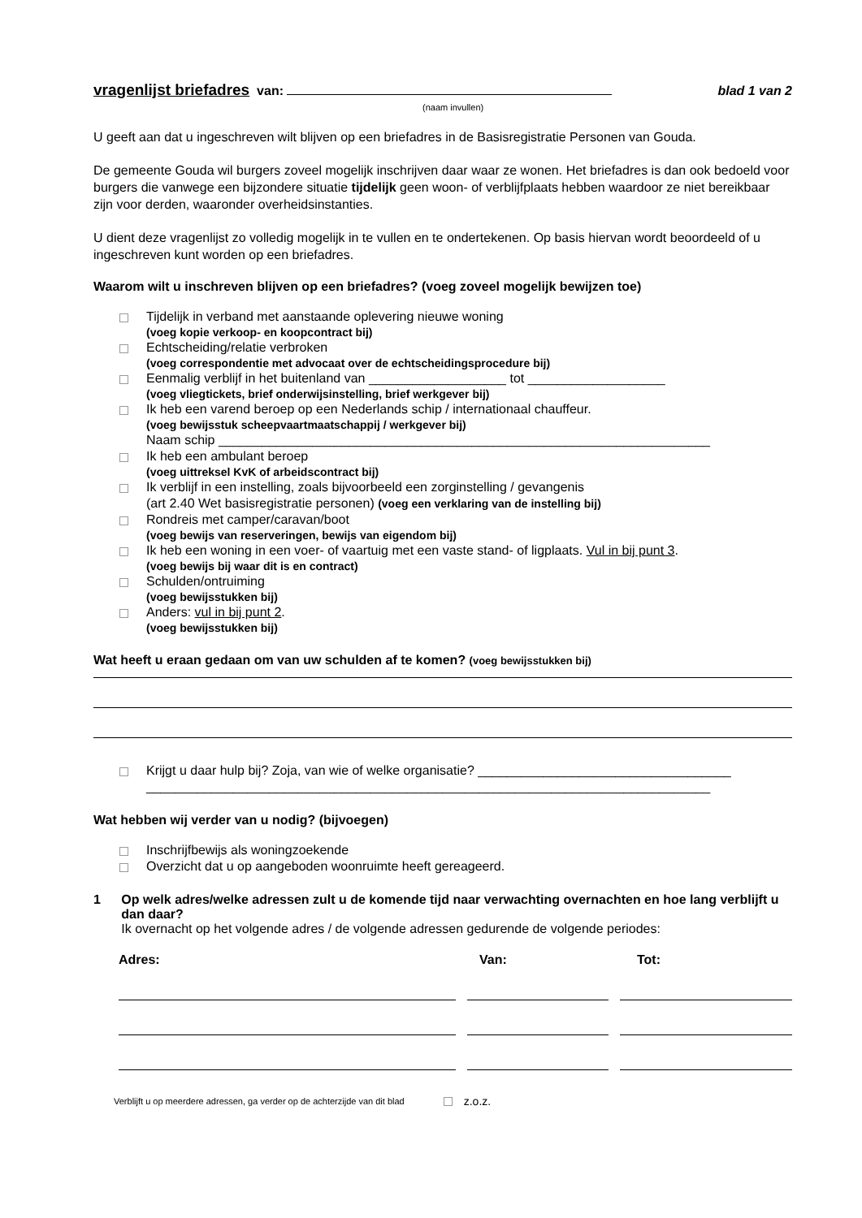vragenlijst briefadres van: blad 1 van 2
(naam invullen)
U geeft aan dat u ingeschreven wilt blijven op een briefadres in de Basisregistratie Personen van Gouda.
De gemeente Gouda wil burgers zoveel mogelijk inschrijven daar waar ze wonen. Het briefadres is dan ook bedoeld voor burgers die vanwege een bijzondere situatie tijdelijk geen woon- of verblijfplaats hebben waardoor ze niet bereikbaar zijn voor derden, waaronder overheidsinstanties.
U dient deze vragenlijst zo volledig mogelijk in te vullen en te ondertekenen. Op basis hiervan wordt beoordeeld of u ingeschreven kunt worden op een briefadres.
Waarom wilt u inschreven blijven op een briefadres? (voeg zoveel mogelijk bewijzen toe)
Tijdelijk in verband met aanstaande oplevering nieuwe woning
(voeg kopie verkoop- en koopcontract bij)
Echtscheiding/relatie verbroken
(voeg correspondentie met advocaat over de echtscheidingsprocedure bij)
Eenmalig verblijf in het buitenland van ___________________ tot ___________________
(voeg vliegtickets, brief onderwijsinstelling, brief werkgever bij)
Ik heb een varend beroep op een Nederlands schip / internationaal chauffeur.
(voeg bewijsstuk scheepvaartmaatschappij / werkgever bij)
Naam schip ____________________________________________________________________
Ik heb een ambulant beroep
(voeg uittreksel KvK of arbeidscontract bij)
Ik verblijf in een instelling, zoals bijvoorbeeld een zorginstelling / gevangenis
(art 2.40 Wet basisregistratie personen) (voeg een verklaring van de instelling bij)
Rondreis met camper/caravan/boot
(voeg bewijs van reserveringen, bewijs van eigendom bij)
Ik heb een woning in een voer- of vaartuig met een vaste stand- of ligplaats. Vul in bij punt 3.
(voeg bewijs bij waar dit is en contract)
Schulden/ontruiming
(voeg bewijsstukken bij)
Anders: vul in bij punt 2.
(voeg bewijsstukken bij)
Wat heeft u eraan gedaan om van uw schulden af te komen? (voeg bewijsstukken bij)
Krijgt u daar hulp bij? Zoja, van wie of welke organisatie? ___________________________________
______________________________________________________________________________
Wat hebben wij verder van u nodig? (bijvoegen)
Inschrijfbewijs als woningzoekende
Overzicht dat u op aangeboden woonruimte heeft gereageerd.
1 Op welk adres/welke adressen zult u de komende tijd naar verwachting overnachten en hoe lang verblijft u dan daar?
Ik overnacht op het volgende adres / de volgende adressen gedurende de volgende periodes:
Adres: Van: Tot:
Verblijft u op meerdere adressen, ga verder op de achterzijde van dit blad z.o.z.